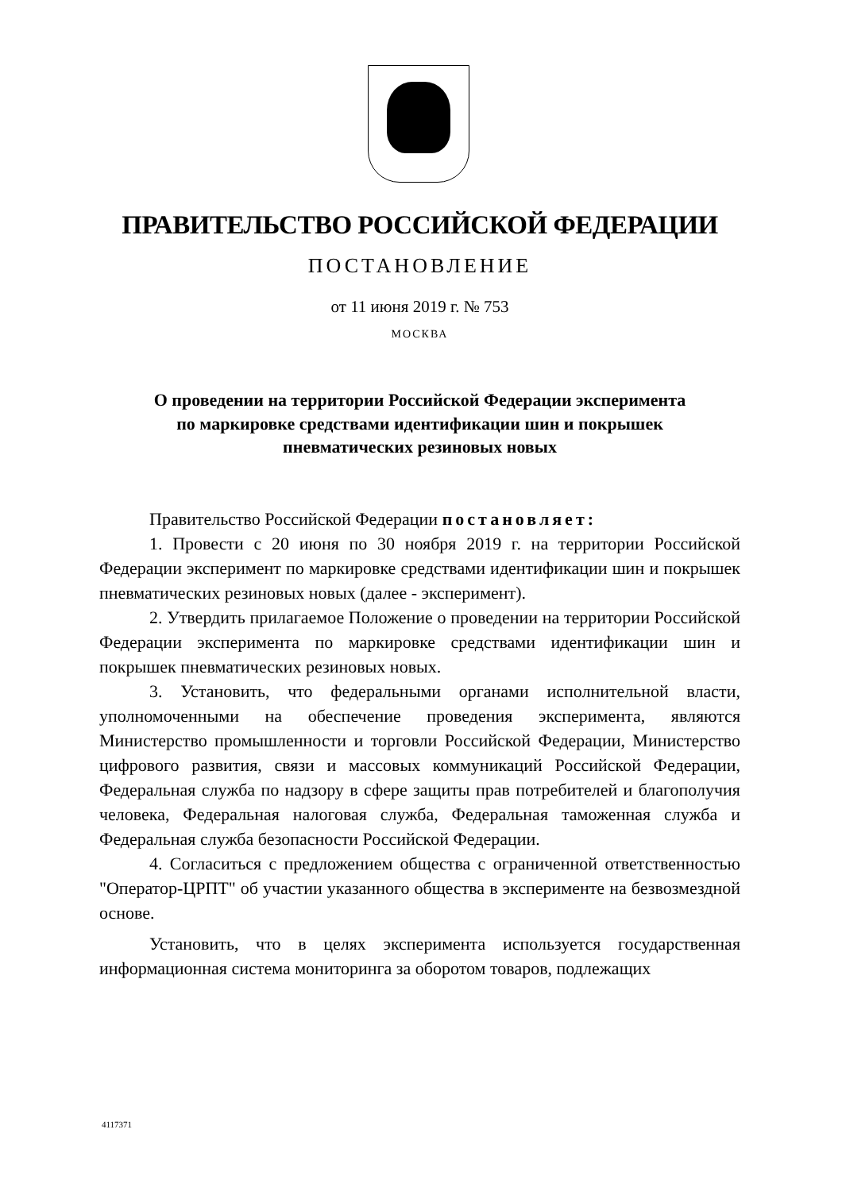ПРАВИТЕЛЬСТВО РОССИЙСКОЙ ФЕДЕРАЦИИ
ПОСТАНОВЛЕНИЕ
от 11 июня 2019 г. № 753
МОСКВА
О проведении на территории Российской Федерации эксперимента
по маркировке средствами идентификации шин и покрышек
пневматических резиновых новых
Правительство Российской Федерации постановляет:
1. Провести с 20 июня по 30 ноября 2019 г. на территории Российской Федерации эксперимент по маркировке средствами идентификации шин и покрышек пневматических резиновых новых (далее - эксперимент).
2. Утвердить прилагаемое Положение о проведении на территории Российской Федерации эксперимента по маркировке средствами идентификации шин и покрышек пневматических резиновых новых.
3. Установить, что федеральными органами исполнительной власти, уполномоченными на обеспечение проведения эксперимента, являются Министерство промышленности и торговли Российской Федерации, Министерство цифрового развития, связи и массовых коммуникаций Российской Федерации, Федеральная служба по надзору в сфере защиты прав потребителей и благополучия человека, Федеральная налоговая служба, Федеральная таможенная служба и Федеральная служба безопасности Российской Федерации.
4. Согласиться с предложением общества с ограниченной ответственностью "Оператор-ЦРПТ" об участии указанного общества в эксперименте на безвозмездной основе.
Установить, что в целях эксперимента используется государственная информационная система мониторинга за оборотом товаров, подлежащих
4117371